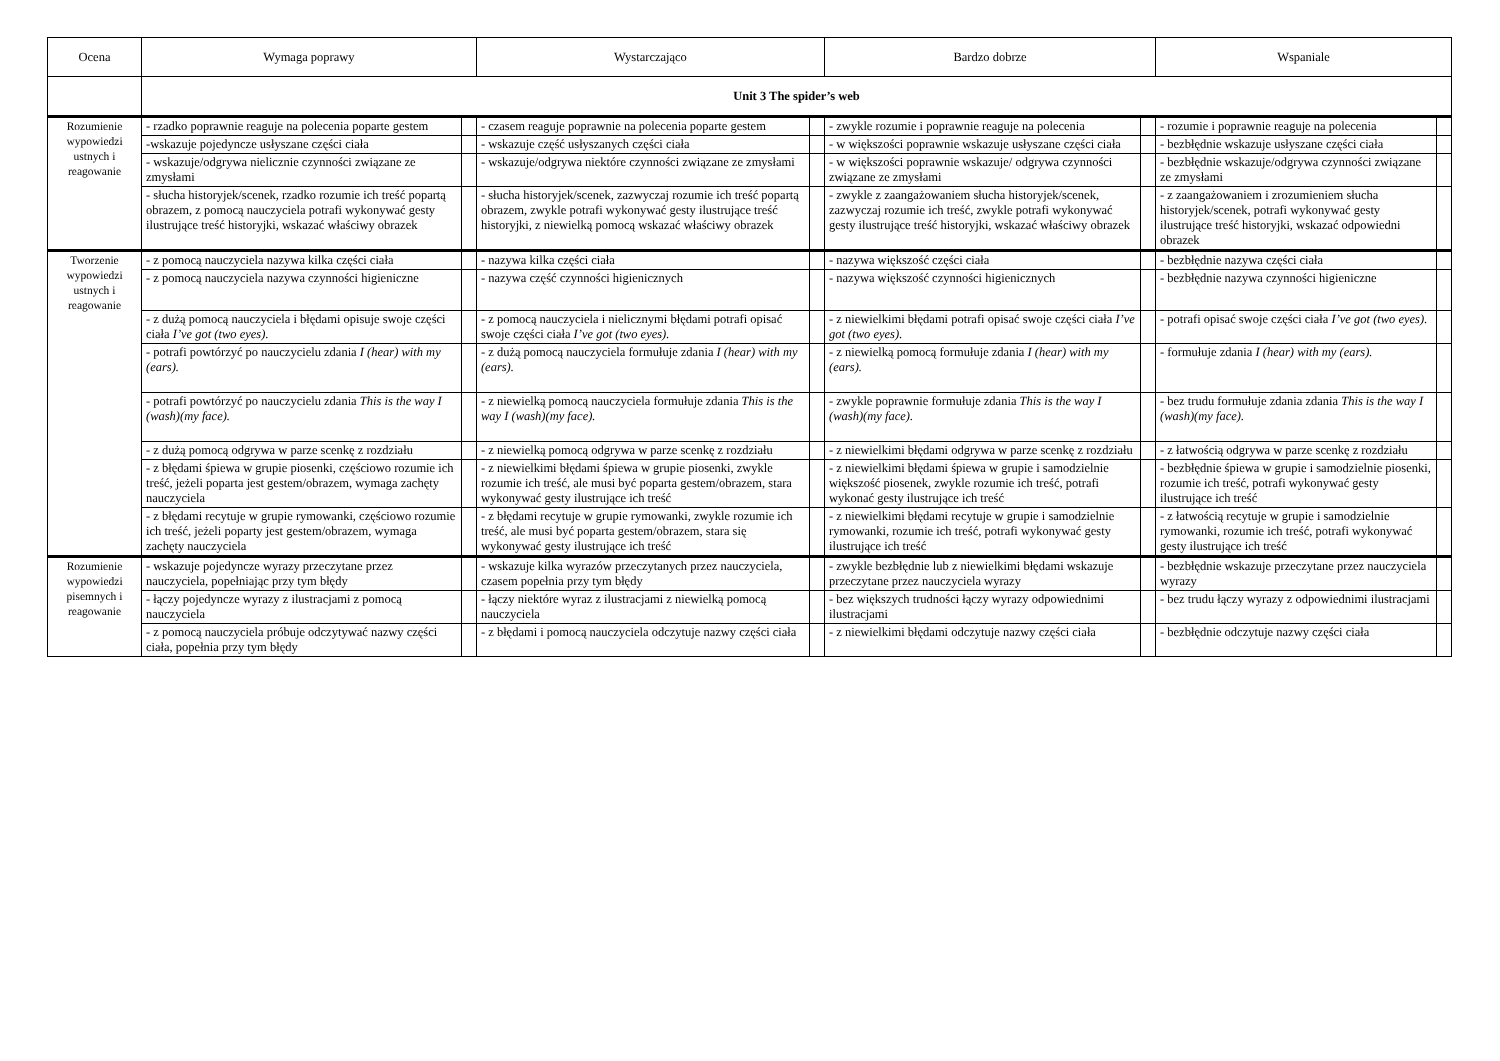| Ocena | Wymaga poprawy | | Wystarczająco | | Bardzo dobrze | | Wspaniale | |
| --- | --- | --- | --- | --- | --- | --- | --- | --- |
| | Unit 3 The spider’s web | | | | | | | |
| Rozumienie wypowiedzi ustnych i reagowanie | - rzadko poprawnie reaguje na polecenia poparte gestem | | - czasem reaguje poprawnie na polecenia poparte gestem | | - zwykle rozumie i poprawnie reaguje na polecenia | | - rozumie i poprawnie reaguje na polecenia | |
| | -wskazuje pojedyncze usłyszane części ciała | | - wskazuje część usłyszanych części ciała | | - w większości poprawnie wskazuje usłyszane części ciała | | - bezbłędnie wskazuje usłyszane części ciała | |
| | - wskazuje/odgrywa nielicznie czynności związane ze zmysłami | | - wskazuje/odgrywa niektóre czynności związane ze zmysłami | | - w większości poprawnie wskazuje/ odgrywa czynności związane ze zmysłami | | - bezbłędnie wskazuje/odgrywa czynności związane ze zmysłami | |
| | - słucha historyjek/scenek, rzadko rozumie ich treść popartą obrazem, z pomocą nauczyciela potrafi wykonywać gesty ilustrujące treść historyjki, wskazać właściwy obrazek | | - słucha historyjek/scenek, zazwyczaj rozumie ich treść popartą obrazem, zwykle potrafi wykonywać gesty ilustrujące treść historyjki, z niewielką pomocą wskazać właściwy obrazek | | - zwykle z zaangażowaniem słucha historyjek/scenek, zazwyczaj rozumie ich treść, zwykle potrafi wykonywać gesty ilustrujące treść historyjki, wskazać właściwy obrazek | | - z zaangażowaniem i zrozumieniem słucha historyjek/scenek, potrafi wykonywać gesty ilustrujące treść historyjki, wskazać odpowiedni obrazek | |
| Tworzenie wypowiedzi ustnych i reagowanie | - z pomocą nauczyciela nazywa kilka części ciała | | - nazywa kilka części ciała | | - nazywa większość części ciała | | - bezbłędnie nazywa części ciała | |
| | - z pomocą nauczyciela nazywa czynności higieniczne | | - nazywa część czynności higienicznych | | - nazywa większość czynności higienicznych | | - bezbłędnie nazywa czynności higieniczne | |
| | - z dużą pomocą nauczyciela i błędami opisuje swoje części ciała I’ve got (two eyes). | | - z pomocą nauczyciela i nielicznymi błędami potrafi opisać swoje części ciała I’ve got (two eyes). | | - z niewielkimi błędami potrafi opisać swoje części ciała I’ve got (two eyes). | | - potrafi opisać swoje części ciała I’ve got (two eyes). | |
| | - potrafi powtórzyć po nauczycielu zdania I (hear) with my (ears). | | - z dużą pomocą nauczyciela formułuje zdania I (hear) with my (ears). | | - z niewielką pomocą formułuje zdania I (hear) with my (ears). | | - formułuje zdania I (hear) with my (ears). | |
| | - potrafi powtórzyć po nauczycielu zdania This is the way I (wash)(my face). | | - z niewielką pomocą nauczyciela formułuje zdania This is the way I (wash)(my face). | | - zwykle poprawnie formułuje zdania This is the way I (wash)(my face). | | - bez trudu formułuje zdania zdania This is the way I (wash)(my face). | |
| | - z dużą pomocą odgrywa w parze scenkę z rozdziału | | - z niewielką pomocą odgrywa w parze scenkę z rozdziału | | - z niewielkimi błędami odgrywa w parze scenkę z rozdziału | | - z łatwością odgrywa w parze scenkę z rozdziału | |
| | - z błędami śpiewa w grupie piosenki, częściowo rozumie ich treść, jeżeli poparta jest gestem/obrazem, wymaga zachęty nauczyciela | | - z niewielkimi błędami śpiewa w grupie piosenki, zwykle rozumie ich treść, ale musi być poparta gestem/obrazem, stara wykonywać gesty ilustrujące ich treść | | - z niewielkimi błędami śpiewa w grupie i samodzielnie większość piosenek, zwykle rozumie ich treść, potrafi wykonać gesty ilustrujące ich treść | | - bezbłędnie śpiewa w grupie i samodzielnie piosenki, rozumie ich treść, potrafi wykonywać gesty ilustrujące ich treść | |
| | - z błędami recytuje w grupie rymowanki, częściowo rozumie ich treść, jeżeli poparty jest gestem/obrazem, wymaga zachęty nauczyciela | | - z błędami recytuje w grupie rymowanki, zwykle rozumie ich treść, ale musi być poparta gestem/obrazem, stara się wykonywać gesty ilustrujące ich treść | | - z niewielkimi błędami recytuje w grupie i samodzielnie rymowanki, rozumie ich treść, potrafi wykonywać gesty ilustrujące ich treść | | - z łatwością recytuje w grupie i samodzielnie rymowanki, rozumie ich treść, potrafi wykonywać gesty ilustrujące ich treść | |
| Rozumienie wypowiedzi pisemnych i reagowanie | - wskazuje pojedyncze wyrazy przeczytane przez nauczyciela, popełniając przy tym błędy | | - wskazuje kilka wyrazów przeczytanych przez nauczyciela, czasem popełnia przy tym błędy | | - zwykle bezbłędnie lub z niewielkimi błędami wskazuje przeczytane przez nauczyciela wyrazy | | - bezbłędnie wskazuje przeczytane przez nauczyciela wyrazy | |
| | - łączy pojedyncze wyrazy z ilustracjami z pomocą nauczyciela | | - łączy niektóre wyraz z ilustracjami z niewielką pomocą nauczyciela | | - bez większych trudności łączy wyrazy odpowiednimi ilustracjami | | - bez trudu łączy wyrazy z odpowiednimi ilustracjami | |
| | - z pomocą nauczyciela próbuje odczytywać nazwy części ciała, popełnia przy tym błędy | | - z błędami i pomocą nauczyciela odczytuje nazwy części ciała | | - z niewielkimi błędami odczytuje nazwy części ciała | | - bezbłędnie odczytuje nazwy części ciała | |